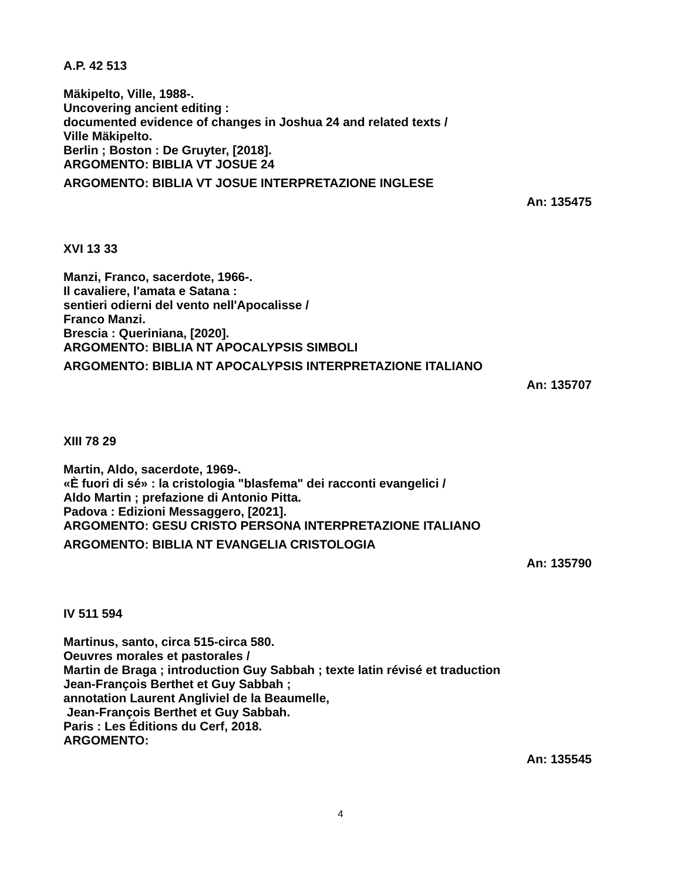A.P. 42 513
Mäkipelto, Ville, 1988-.
Uncovering ancient editing :
documented evidence of changes in Joshua 24 and related texts /
Ville Mäkipelto.
Berlin ; Boston : De Gruyter, [2018].
ARGOMENTO: BIBLIA VT JOSUE 24
ARGOMENTO: BIBLIA VT JOSUE INTERPRETAZIONE INGLESE
An: 135475
XVI 13 33
Manzi, Franco, sacerdote, 1966-.
Il cavaliere, l'amata e Satana :
sentieri odierni del vento nell'Apocalisse /
Franco Manzi.
Brescia : Queriniana, [2020].
ARGOMENTO: BIBLIA NT APOCALYPSIS SIMBOLI
ARGOMENTO: BIBLIA NT APOCALYPSIS INTERPRETAZIONE ITALIANO
An: 135707
XIII 78 29
Martin, Aldo, sacerdote, 1969-.
«È fuori di sé» : la cristologia "blasfema" dei racconti evangelici /
Aldo Martin ; prefazione di Antonio Pitta.
Padova : Edizioni Messaggero, [2021].
ARGOMENTO: GESU CRISTO PERSONA INTERPRETAZIONE ITALIANO
ARGOMENTO: BIBLIA NT EVANGELIA CRISTOLOGIA
An: 135790
IV 511 594
Martinus, santo, circa 515-circa 580.
Oeuvres morales et pastorales /
Martin de Braga ; introduction Guy Sabbah ; texte latin révisé et traduction
Jean-François Berthet et Guy Sabbah ;
annotation Laurent Angliviel de la Beaumelle,
Jean-François Berthet et Guy Sabbah.
Paris : Les Éditions du Cerf, 2018.
ARGOMENTO:
An: 135545
4